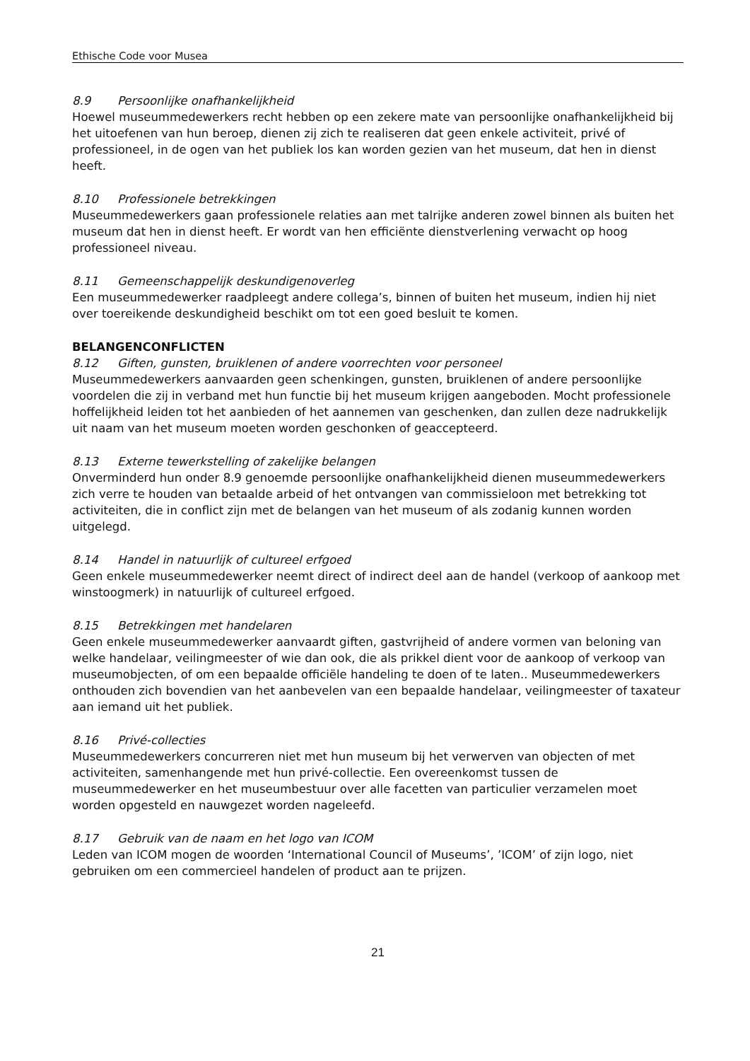Ethische Code voor Musea
8.9 Persoonlijke onafhankelijkheid
Hoewel museummedewerkers recht hebben op een zekere mate van persoonlijke onafhankelijkheid bij het uitoefenen van hun beroep, dienen zij zich te realiseren dat geen enkele activiteit, privé of professioneel, in de ogen van het publiek los kan worden gezien van het museum, dat hen in dienst heeft.
8.10 Professionele betrekkingen
Museummedewerkers gaan professionele relaties aan met talrijke anderen zowel binnen als buiten het museum dat hen in dienst heeft. Er wordt van hen efficiënte dienstverlening verwacht op hoog professioneel niveau.
8.11 Gemeenschappelijk deskundigenoverleg
Een museummedewerker raadpleegt andere collega’s, binnen of buiten het museum, indien hij niet over toereikende deskundigheid beschikt om tot een goed besluit te komen.
BELANGENCONFLICTEN
8.12 Giften, gunsten, bruiklenen of andere voorrechten voor personeel
Museummedewerkers aanvaarden geen schenkingen, gunsten, bruiklenen of andere persoonlijke voordelen die zij in verband met hun functie bij het museum krijgen aangeboden. Mocht professionele hoffelijkheid leiden tot het aanbieden of het aannemen van geschenken, dan zullen deze nadrukkelijk uit naam van het museum moeten worden geschonken of geaccepteerd.
8.13 Externe tewerkstelling of zakelijke belangen
Onverminderd hun onder 8.9 genoemde persoonlijke onafhankelijkheid dienen museummedewerkers zich verre te houden van betaalde arbeid of het ontvangen van commissieloon met betrekking tot activiteiten, die in conflict zijn met de belangen van het museum of als zodanig kunnen worden uitgelegd.
8.14 Handel in natuurlijk of cultureel erfgoed
Geen enkele museummedewerker neemt direct of indirect deel aan de handel (verkoop of aankoop met winstoogmerk) in natuurlijk of cultureel erfgoed.
8.15 Betrekkingen met handelaren
Geen enkele museummedewerker aanvaardt giften, gastvrijheid of andere vormen van beloning van welke handelaar, veilingmeester of wie dan ook, die als prikkel dient voor de aankoop of verkoop van museumobjecten, of om een bepaalde officiële handeling te doen of te laten.. Museummedewerkers onthouden zich bovendien van het aanbevelen van een bepaalde handelaar, veilingmeester of taxateur aan iemand uit het publiek.
8.16 Privé-collecties
Museummedewerkers concurreren niet met hun museum bij het verwerven van objecten of met activiteiten, samenhangende met hun privé-collectie. Een overeenkomst tussen de museummedewerker en het museumbestuur over alle facetten van particulier verzamelen moet worden opgesteld en nauwgezet worden nageleefd.
8.17 Gebruik van de naam en het logo van ICOM
Leden van ICOM mogen de woorden ‘International Council of Museums’, ’ICOM’ of zijn logo, niet gebruiken om een commercieel handelen of product aan te prijzen.
21